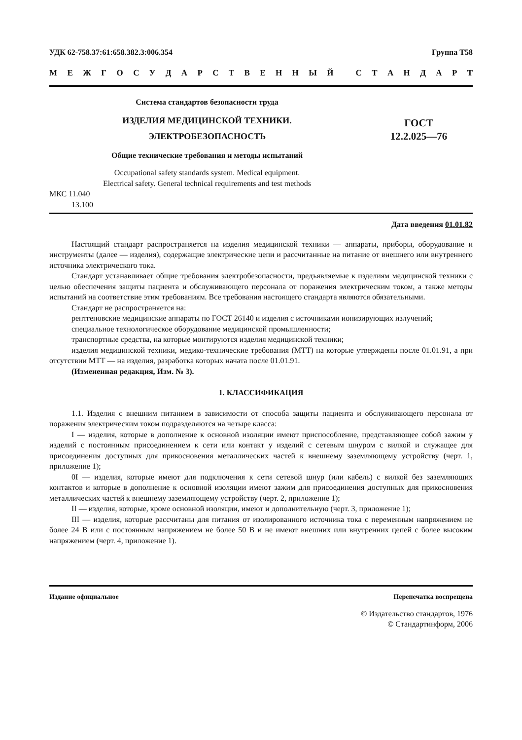УДК 62-758.37:61:658.382.3:006.354 Группа Т58
МЕЖГОСУДАРСТВЕННЫЙ СТАНДАРТ
Система стандартов безопасности труда
ИЗДЕЛИЯ МЕДИЦИНСКОЙ ТЕХНИКИ.
ЭЛЕКТРОБЕЗОПАСНОСТЬ
Общие технические требования и методы испытаний
ГОСТ
12.2.025—76
Occupational safety standards system. Medical equipment.
Electrical safety. General technical requirements and test methods
МКС 11.040
13.100
Дата введения 01.01.82
Настоящий стандарт распространяется на изделия медицинской техники — аппараты, приборы, оборудование и инструменты (далее — изделия), содержащие электрические цепи и рассчитанные на питание от внешнего или внутреннего источника электрического тока.
Стандарт устанавливает общие требования электробезопасности, предъявляемые к изделиям медицинской техники с целью обеспечения защиты пациента и обслуживающего персонала от поражения электрическим током, а также методы испытаний на соответствие этим требованиям. Все требования настоящего стандарта являются обязательными.
Стандарт не распространяется на:
рентгеновские медицинские аппараты по ГОСТ 26140 и изделия с источниками ионизирующих излучений;
специальное технологическое оборудование медицинской промышленности;
транспортные средства, на которые монтируются изделия медицинской техники;
изделия медицинской техники, медико-технические требования (МТТ) на которые утверждены после 01.01.91, а при отсутствии МТТ — на изделия, разработка которых начата после 01.01.91.
(Измененная редакция, Изм. № 3).
1. КЛАССИФИКАЦИЯ
1.1. Изделия с внешним питанием в зависимости от способа защиты пациента и обслуживающего персонала от поражения электрическим током подразделяются на четыре класса:
I — изделия, которые в дополнение к основной изоляции имеют приспособление, представляющее собой зажим у изделий с постоянным присоединением к сети или контакт у изделий с сетевым шнуром с вилкой и служащее для присоединения доступных для прикосновения металлических частей к внешнему заземляющему устройству (черт. 1, приложение 1);
0I — изделия, которые имеют для подключения к сети сетевой шнур (или кабель) с вилкой без заземляющих контактов и которые в дополнение к основной изоляции имеют зажим для присоединения доступных для прикосновения металлических частей к внешнему заземляющему устройству (черт. 2, приложение 1);
II — изделия, которые, кроме основной изоляции, имеют и дополнительную (черт. 3, приложение 1);
III — изделия, которые рассчитаны для питания от изолированного источника тока с переменным напряжением не более 24 В или с постоянным напряжением не более 50 В и не имеют внешних или внутренних цепей с более высоким напряжением (черт. 4, приложение 1).
Издание официальное Перепечатка воспрещена
© Издательство стандартов, 1976
© Стандартинформ, 2006